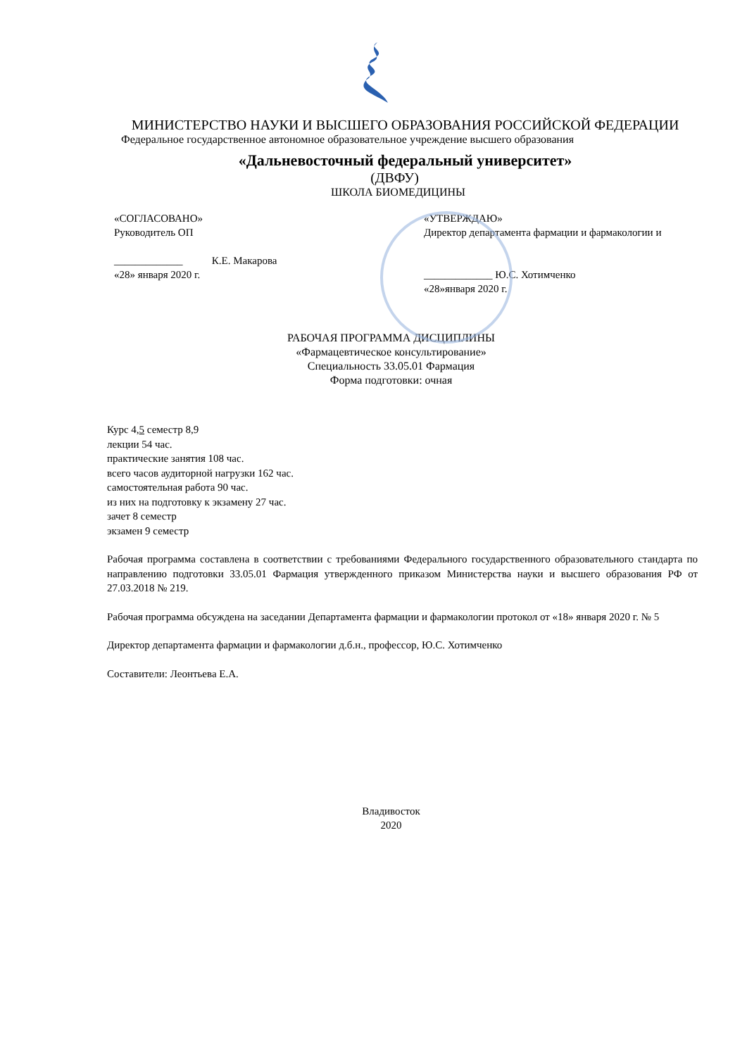МИНИСТЕРСТВО НАУКИ И ВЫСШЕГО ОБРАЗОВАНИЯ РОССИЙСКОЙ ФЕДЕРАЦИИ
Федеральное государственное автономное образовательное учреждение высшего образования
«Дальневосточный федеральный университет»
(ДВФУ)
ШКОЛА БИОМЕДИЦИНЫ
«СОГЛАСОВАНО»
Руководитель ОП
_____________ К.Е. Макарова
«28» января 2020 г.
«УТВЕРЖДАЮ»
Директор департамента фармации и фармакологии и
_____________ Ю.С. Хотимченко
«28»января 2020 г.
РАБОЧАЯ ПРОГРАММА ДИСЦИПЛИНЫ
«Фармацевтическое консультирование»
Специальность 33.05.01 Фармация
Форма подготовки: очная
Курс 4,5 семестр 8,9
лекции 54 час.
практические занятия 108 час.
всего часов аудиторной нагрузки 162 час.
самостоятельная работа 90 час.
из них на подготовку к экзамену 27 час.
зачет 8 семестр
экзамен 9 семестр
Рабочая программа составлена в соответствии с требованиями Федерального государственного образовательного стандарта по направлению подготовки 33.05.01 Фармация утвержденного приказом Министерства науки и высшего образования РФ от 27.03.2018 № 219.
Рабочая программа обсуждена на заседании Департамента фармации и фармакологии протокол от «18» января 2020 г. № 5
Директор департамента фармации и фармакологии д.б.н., профессор, Ю.С. Хотимченко
Составители: Леонтьева Е.А.
Владивосток
2020